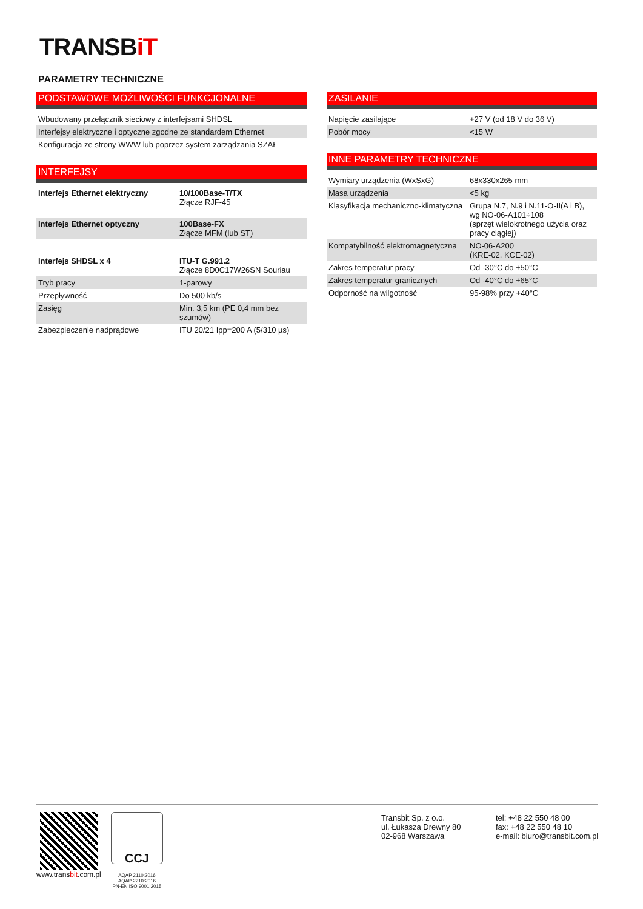TRANSBiT
PARAMETRY TECHNICZNE
PODSTAWOWE MOŻLIWOŚCI FUNKCJONALNE
| Wbudowany przełącznik sieciowy z interfejsami SHDSL |
| Interfejsy elektryczne i optyczne zgodne ze standardem Ethernet |
| Konfiguracja ze strony WWW lub poprzez system zarządzania SZAŁ |
INTERFEJSY
| Interfejs Ethernet elektryczny | 10/100Base-T/TX Złącze RJF-45 |
| Interfejs Ethernet optyczny | 100Base-FX Złącze MFM (lub ST) |
| Interfejs SHDSL x 4 | ITU-T G.991.2 Złącze 8D0C17W26SN Souriau |
| Tryb pracy | 1-parowy |
| Przepływność | Do 500 kb/s |
| Zasięg | Min. 3,5 km (PE 0,4 mm bez szumów) |
| Zabezpieczenie nadprądowe | ITU 20/21 Ipp=200 A (5/310 µs) |
ZASILANIE
| Napięcie zasilające | +27 V (od 18 V do 36 V) |
| Pobór mocy | <15 W |
INNE PARAMETRY TECHNICZNE
| Wymiary urządzenia (WxSxG) | 68x330x265 mm |
| Masa urządzenia | <5 kg |
| Klasyfikacja mechaniczno-klimatyczna | Grupa N.7, N.9 i N.11-O-II(A i B), wg NO-06-A101÷108 (sprzęt wielokrotnego użycia oraz pracy ciągłej) |
| Kompatybilność elektromagnetyczna | NO-06-A200 (KRE-02, KCE-02) |
| Zakres temperatur pracy | Od -30°C do +50°C |
| Zakres temperatur granicznych | Od -40°C do +65°C |
| Odporność na wilgotność | 95-98% przy +40°C |
www.transbit.com.pl
CCJ
AQAP 2110:2016
AQAP 2210:2016
PN-EN ISO 9001:2015
Transbit Sp. z o.o.
ul. Łukasza Drewny 80
02-968 Warszawa
tel: +48 22 550 48 00
fax: +48 22 550 48 10
e-mail: biuro@transbit.com.pl